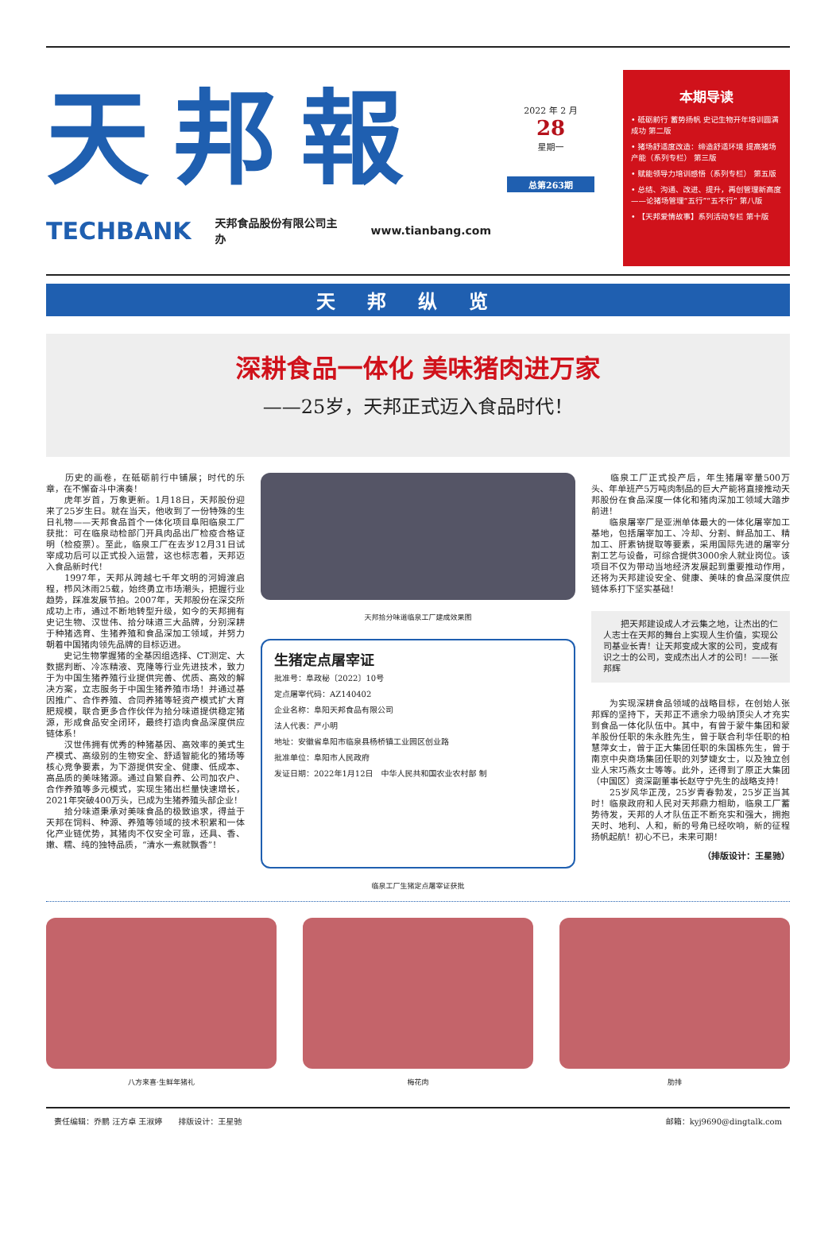天邦報
TECHBANK 天邦食品股份有限公司主办 www.tianbang.com
2022 年 2 月
28
星期一
总第263期
本期导读
• 砥砺前行 蓄势扬帆 史记生物开年培训圆满成功 第二版
• 猪场舒适度改造：缔造舒适环境 提高猪场产能（系列专栏） 第三版
• 赋能领导力培训感悟（系列专栏） 第五版
• 总结、沟通、改进、提升，再创管理新高度——论猪场管理“五行”“五不行” 第八版
• 【天邦爱情故事】系列活动专栏 第十版
天邦纵览
深耕食品一体化 美味猪肉进万家
——25岁，天邦正式迈入食品时代！
　　历史的画卷，在砥砺前行中铺展；时代的乐章，在不懈奋斗中演奏！
　　虎年岁首，万象更新。1月18日，天邦股份迎来了25岁生日。就在当天，他收到了一份特殊的生日礼物——天邦食品首个一体化项目阜阳临泉工厂获批：可在临泉动检部门开具肉品出厂检疫合格证明（检疫票）。至此，临泉工厂在去岁12月31日试宰成功后可以正式投入运营，这也标志着，天邦迈入食品新时代！
　　1997年，天邦从跨越七千年文明的河姆渡启程，栉风沐雨25载，始终勇立市场潮头，把握行业趋势，踩准发展节拍。2007年，天邦股份在深交所成功上市，通过不断地转型升级，如今的天邦拥有史记生物、汉世伟、拾分味道三大品牌，分别深耕于种猪选育、生猪养殖和食品深加工领域，并努力朝着中国猪肉领先品牌的目标迈进。
　　史记生物掌握猪的全基因组选择、CT测定、大数据判断、冷冻精液、克隆等行业先进技术，致力于为中国生猪养殖行业提供完善、优质、高效的解决方案，立志服务于中国生猪养殖市场！并通过基因推广、合作养殖、合同养猪等轻资产模式扩大育肥规模，联合更多合作伙伴为拾分味道提供稳定猪源，形成食品安全闭环，最终打造肉食品深度供应链体系！
　　汉世伟拥有优秀的种猪基因、高效率的美式生产模式、高级别的生物安全、舒适智能化的猪场等核心竞争要素，为下游提供安全、健康、低成本、高品质的美味猪源。通过自繁自养、公司加农户、合作养殖等多元模式，实现生猪出栏量快速增长，2021年突破400万头，已成为生猪养殖头部企业！
　　拾分味道秉承对美味食品的极致追求，得益于天邦在饲料、种源、养殖等领域的技术积累和一体化产业链优势，其猪肉不仅安全可靠，还具、香、嫩、糯、纯的独特品质，“清水一煮就飘香”！
天邦拾分味道临泉工厂建成效果图
生猪定点屠宰证
批准号：阜政秘〔2022〕10号
定点屠宰代码：AZ140402
企业名称：阜阳天邦食品有限公司
法人代表：严小明
地址：安徽省阜阳市临泉县杨桥镇工业园区创业路
批准单位：阜阳市人民政府
发证日期：2022年1月12日　中华人民共和国农业农村部 制
临泉工厂生猪定点屠宰证获批
　　临泉工厂正式投产后，年生猪屠宰量500万头、年单班产5万吨肉制品的巨大产能将直接推动天邦股份在食品深度一体化和猪肉深加工领域大踏步前进！
　　临泉屠宰厂是亚洲单体最大的一体化屠宰加工基地，包括屠宰加工、冷却、分割、鲜品加工、精加工、肝素钠提取等要素，采用国际先进的屠宰分割工艺与设备，可综合提供3000余人就业岗位。该项目不仅为带动当地经济发展起到重要推动作用，还将为天邦建设安全、健康、美味的食品深度供应链体系打下坚实基础！
　　把天邦建设成人才云集之地，让杰出的仁人志士在天邦的舞台上实现人生价值，实现公司基业长青！让天邦变成大家的公司，变成有识之士的公司，变成杰出人才的公司！——张邦辉
　　为实现深耕食品领域的战略目标，在创始人张邦辉的坚持下，天邦正不遗余力吸纳顶尖人才充实到食品一体化队伍中。其中，有曾于蒙牛集团和蒙羊股份任职的朱永胜先生，曾于联合利华任职的柏慧萍女士，曾于正大集团任职的朱国栋先生，曾于南京中央商场集团任职的刘梦婕女士，以及独立创业人宋巧燕女士等等。此外，还得到了原正大集团（中国区）资深副董事长赵守宁先生的战略支持！
　　25岁风华正茂，25岁青春勃发，25岁正当其时！临泉政府和人民对天邦鼎力相助，临泉工厂蓄势待发，天邦的人才队伍正不断充实和强大，拥抱天时、地利、人和，新的号角已经吹响，新的征程扬帆起航！初心不已，未来可期！
（排版设计：王星驰）
八方来喜·生鲜年猪礼 梅花肉 肋排
责任编辑：乔鹏 汪方卓 王淑婷　　排版设计：王星驰 邮箱：kyj9690@dingtalk.com